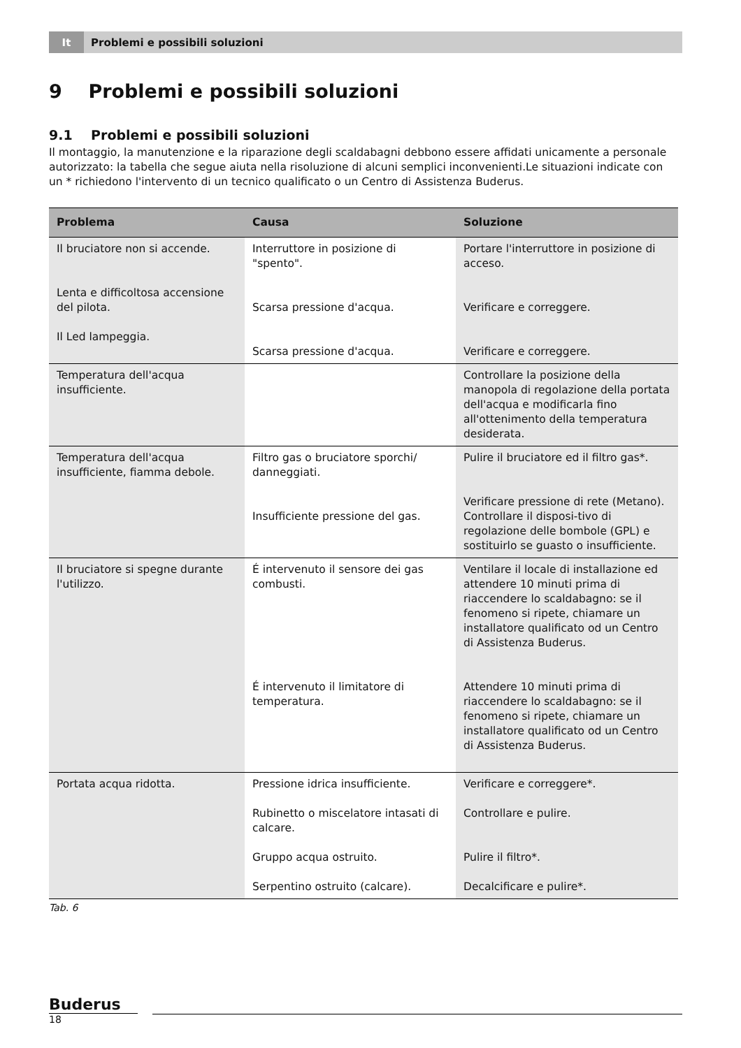It Problemi e possibili soluzioni
9 Problemi e possibili soluzioni
9.1 Problemi e possibili soluzioni
Il montaggio, la manutenzione e la riparazione degli scaldabagni debbono essere affidati unicamente a personale autorizzato: la tabella che segue aiuta nella risoluzione di alcuni semplici inconvenienti.Le situazioni indicate con un * richiedono l'intervento di un tecnico qualificato o un Centro di Assistenza Buderus.
| Problema | Causa | Soluzione |
| --- | --- | --- |
| Il bruciatore non si accende. Lenta e difficoltosa accensione del pilota. Il Led lampeggia. | Interruttore in posizione di "spento". Scarsa pressione d'acqua. Scarsa pressione d'acqua. | Portare l'interruttore in posizione di acceso. Verificare e correggere. Verificare e correggere. |
| Temperatura dell'acqua insufficiente. | | Controllare la posizione della manopola di regolazione della portata dell'acqua e modificarla fino all'ottenimento della temperatura desiderata. |
| Temperatura dell'acqua insufficiente, fiamma debole. | Filtro gas o bruciatore sporchi/ danneggiati. Insufficiente pressione del gas. | Pulire il bruciatore ed il filtro gas*. Verificare pressione di rete (Metano). Controllare il disposi-tivo di regolazione delle bombole (GPL) e sostituirlo se guasto o insufficiente. |
| Il bruciatore si spegne durante l'utilizzo. | É intervenuto il sensore dei gas combusti. É intervenuto il limitatore di temperatura. | Ventilare il locale di installazione ed attendere 10 minuti prima di riaccendere lo scaldabagno: se il fenomeno si ripete, chiamare un installatore qualificato od un Centro di Assistenza Buderus. Attendere 10 minuti prima di riaccendere lo scaldabagno: se il fenomeno si ripete, chiamare un installatore qualificato od un Centro di Assistenza Buderus. |
| Portata acqua ridotta. | Pressione idrica insufficiente. Rubinetto o miscelatore intasati di calcare. Gruppo acqua ostruito. Serpentino ostruito (calcare). | Verificare e correggere*. Controllare e pulire. Pulire il filtro*. Decalcificare e pulire*. |
Tab. 6
Buderus
18